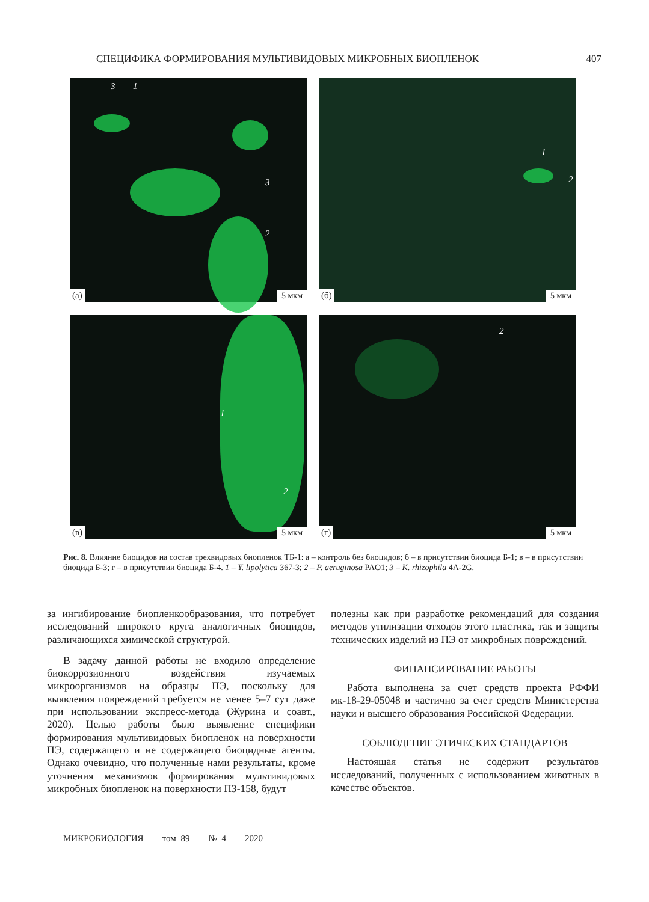СПЕЦИФИКА ФОРМИРОВАНИЯ МУЛЬТИВИДОВЫХ МИКРОБНЫХ БИОПЛЕНОК 407
3 1
3
2
(а) 5 мкм
1
2
(б) 5 мкм
1
2
(в) 5 мкм
2
(г) 5 мкм
Рис. 8. Влияние биоцидов на состав трехвидовых биопленок ТБ-1: а – контроль без биоцидов; б – в присутствии биоцида Б-1; в – в присутствии биоцида Б-3; г – в присутствии биоцида Б-4. 1 – Y. lipolytica 367-3; 2 – P. aeruginosa PAO1; 3 – K. rhizophila 4A-2G.
за ингибирование биопленкообразования, что потребует исследований широкого круга аналогичных биоцидов, различающихся химической структурой.
В задачу данной работы не входило определение биокоррозионного воздействия изучаемых микроорганизмов на образцы ПЭ, поскольку для выявления повреждений требуется не менее 5–7 сут даже при использовании экспресс-метода (Журина и соавт., 2020). Целью работы было выявление специфики формирования мультивидовых биопленок на поверхности ПЭ, содержащего и не содержащего биоцидные агенты. Однако очевидно, что полученные нами результаты, кроме уточнения механизмов формирования мультивидовых микробных биопленок на поверхности ПЗ-158, будут
полезны как при разработке рекомендаций для создания методов утилизации отходов этого пластика, так и защиты технических изделий из ПЭ от микробных повреждений.
ФИНАНСИРОВАНИЕ РАБОТЫ
Работа выполнена за счет средств проекта РФФИ мк-18-29-05048 и частично за счет средств Министерства науки и высшего образования Российской Федерации.
СОБЛЮДЕНИЕ ЭТИЧЕСКИХ СТАНДАРТОВ
Настоящая статья не содержит результатов исследований, полученных с использованием животных в качестве объектов.
МИКРОБИОЛОГИЯ том 89 № 4 2020